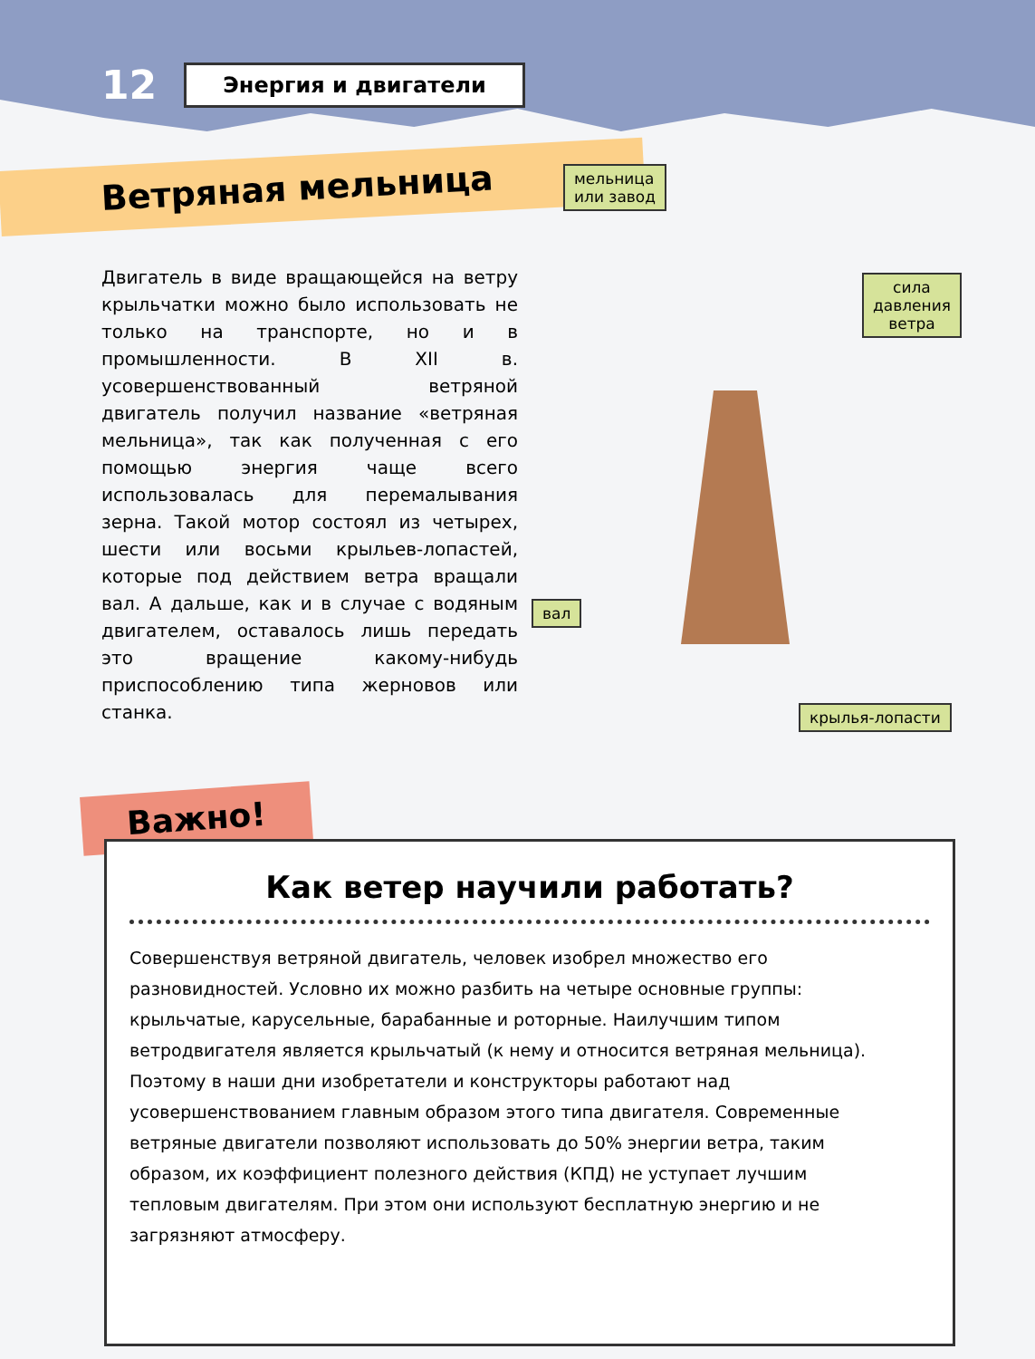12 Энергия и двигатели
Ветряная мельница
Двигатель в виде вращающейся на ветру крыльчатки можно было использовать не только на транспорте, но и в промышленности. В XII в. усовершенствованный ветряной двигатель получил название «ветряная мельница», так как полученная с его помощью энергия чаще всего использовалась для перемалывания зерна. Такой мотор состоял из четырех, шести или восьми крыльев-лопастей, которые под действием ветра вращали вал. А дальше, как и в случае с водяным двигателем, оставалось лишь передать это вращение какому-нибудь приспособлению типа жерновов или станка.
мельница
или завод
сила давления
ветра
вал
крылья-лопасти
Важно!
Как ветер научили работать?
Совершенствуя ветряной двигатель, человек изобрел множество его разновидностей. Условно их можно разбить на четыре основные группы: крыльчатые, карусельные, барабанные и роторные. Наилучшим типом ветродвигателя является крыльчатый (к нему и относится ветряная мельница). Поэтому в наши дни изобретатели и конструкторы работают над усовершенствованием главным образом этого типа двигателя. Современные ветряные двигатели позволяют использовать до 50% энергии ветра, таким образом, их коэффициент полезного действия (КПД) не уступает лучшим тепловым двигателям. При этом они используют бесплатную энергию и не загрязняют атмосферу.